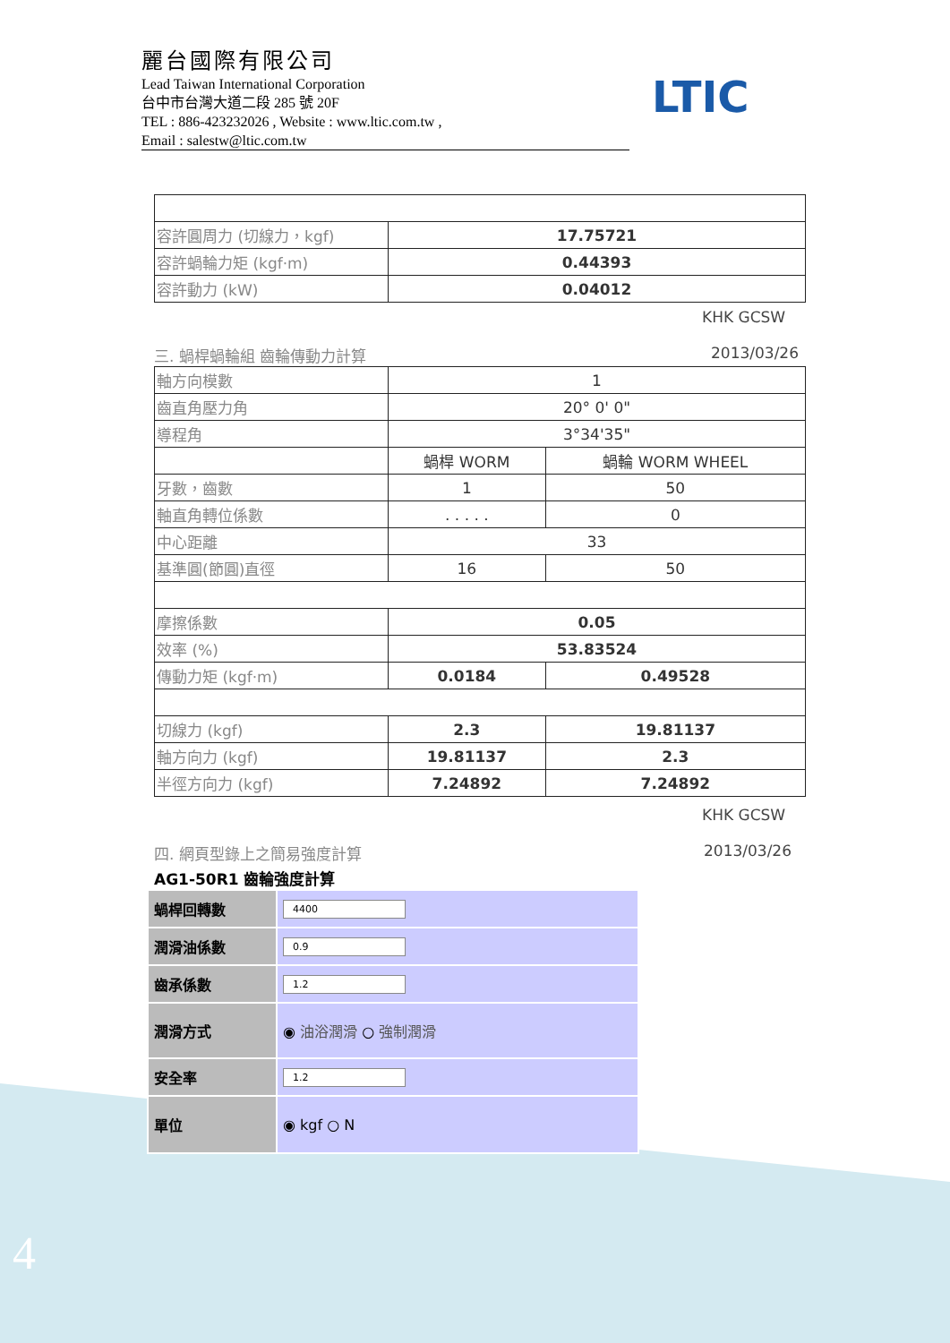麗台國際有限公司
Lead Taiwan International Corporation
台中市台灣大道二段 285 號 20F
TEL : 886-423232026 , Website : www.ltic.com.tw ,
Email : salestw@ltic.com.tw
LTIC
| 容許圓周力 (切線力，kgf) | 17.75721 |
| 容許蝸輪力矩 (kgf·m) | 0.44393 |
| 容許動力 (kW) | 0.04012 |
KHK GCSW
三. 蝸桿蝸輪組 齒輪傳動力計算 2013/03/26
| 軸方向模數 | 1 | |
| 齒直角壓力角 | 20° 0' 0" | |
| 導程角 | 3°34'35" | |
| | 蝸桿 WORM | 蝸輪 WORM WHEEL |
| 牙數，齒數 | 1 | 50 |
| 軸直角轉位係數 | . . . . . | 0 |
| 中心距離 | 33 | |
| 基準圓(節圓)直徑 | 16 | 50 |
| 摩擦係數 | 0.05 | |
| 效率 (%) | 53.83524 | |
| 傳動力矩 (kgf·m) | 0.0184 | 0.49528 |
| 切線力 (kgf) | 2.3 | 19.81137 |
| 軸方向力 (kgf) | 19.81137 | 2.3 |
| 半徑方向力 (kgf) | 7.24892 | 7.24892 |
KHK GCSW
四. 網頁型錄上之簡易強度計算 2013/03/26
AG1-50R1 齒輪強度計算
| 蝸桿回轉數 | 4400 |
| 潤滑油係數 | 0.9 |
| 齒承係數 | 1.2 |
| 潤滑方式 | ◉ 油浴潤滑 ○ 強制潤滑 |
| 安全率 | 1.2 |
| 單位 | ◉ kgf ○ N |
4